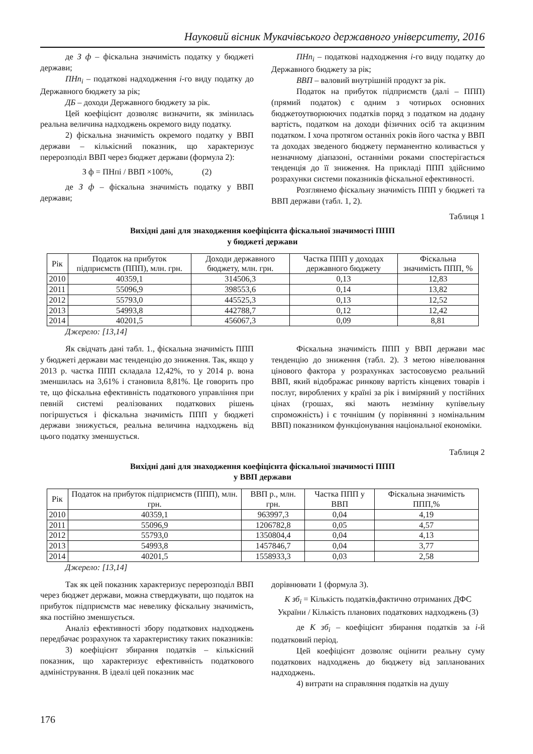Науковий вісник Мукачівського державного університету, 2016
де З ф – фіскальна значимість податку у бюджеті держави;
ПНп<sub>і</sub> – податкові надходження і-го виду податку до Державного бюджету за рік;
ДБ – доходи Державного бюджету за рік.
Цей коефіцієнт дозволяє визначити, як змінилась реальна величина надходжень окремого виду податку.
2) фіскальна значимість окремого податку у ВВП держави – кількісний показник, що характеризує перерозподіл ВВП через бюджет держави (формула 2):
З ф = ПНпі / ВВП ×100%, (2)
де З ф – фіскальна значимість податку у ВВП держави;
ПНп<sub>і</sub> – податкові надходження і-го виду податку до Державного бюджету за рік;
ВВП – валовий внутрішній продукт за рік.
Податок на прибуток підприємств (далі – ППП) (прямий податок) є одним з чотирьох основних бюджетоутворюючих податків поряд з податком на додану вартість, податком на доходи фізичних осіб та акцизним податком. І хоча протягом останніх років його частка у ВВП та доходах зведеного бюджету перманентно коливається у незначному діапазоні, останніми роками спостерігається тенденція до її зниження. На прикладі ППП здійснимо розрахунки системи показників фіскальної ефективності.
Розглянемо фіскальну значимість ППП у бюджеті та ВВП держави (табл. 1, 2).
Таблиця 1
Вихідні дані для знаходження коефіцієнта фіскальної значимості ППП
у бюджеті держави
| Рік | Податок на прибуток підприємств (ППП), млн. грн. | Доходи державного бюджету, млн. грн. | Частка ППП у доходах державного бюджету | Фіскальна значимість ППП, % |
| --- | --- | --- | --- | --- |
| 2010 | 40359,1 | 314506,3 | 0,13 | 12,83 |
| 2011 | 55096,9 | 398553,6 | 0,14 | 13,82 |
| 2012 | 55793,0 | 445525,3 | 0,13 | 12,52 |
| 2013 | 54993,8 | 442788,7 | 0,12 | 12,42 |
| 2014 | 40201,5 | 456067,3 | 0,09 | 8,81 |
Джерело: [13,14]
Як свідчать дані табл. 1., фіскальна значимість ППП у бюджеті держави має тенденцію до зниження. Так, якщо у 2013 р. частка ППП складала 12,42%, то у 2014 р. вона зменшилась на 3,61% і становила 8,81%. Це говорить про те, що фіскальна ефективність податкового управління при певній системі реалізованих податкових рішень погіршується і фіскальна значимість ППП у бюджеті держави знижується, реальна величина надходжень від цього податку зменшується.
Фіскальна значимість ППП у ВВП держави має тенденцію до зниження (табл. 2). З метою нівелювання цінового фактора у розрахунках застосовуємо реальний ВВП, який відображає ринкову вартість кінцевих товарів і послуг, вироблених у країні за рік і виміряний у постійних цінах (грошах, які мають незмінну купівельну спроможність) і є точнішим (у порівнянні з номінальним ВВП) показником функціонування національної економіки.
Таблиця 2
Вихідні дані для знаходження коефіцієнта фіскальної значимості ППП
у ВВП держави
| Рік | Податок на прибуток підприємств (ППП), млн. грн. | ВВП р., млн. грн. | Частка ППП у ВВП | Фіскальна значимість ППП,% |
| --- | --- | --- | --- | --- |
| 2010 | 40359,1 | 963997,3 | 0,04 | 4,19 |
| 2011 | 55096,9 | 1206782,8 | 0,05 | 4,57 |
| 2012 | 55793,0 | 1350804,4 | 0,04 | 4,13 |
| 2013 | 54993,8 | 1457846,7 | 0,04 | 3,77 |
| 2014 | 40201,5 | 1558933,3 | 0,03 | 2,58 |
Джерело: [13,14]
Так як цей показник характеризує перерозподіл ВВП через бюджет держави, можна стверджувати, що податок на прибуток підприємств має невелику фіскальну значимість, яка постійно зменшується.
Аналіз ефективності збору податкових надходжень передбачає розрахунок та характеристику таких показників:
3) коефіцієнт збирання податків – кількісний показник, що характеризує ефективність податкового адміністрування. В ідеалі цей показник має
дорівнювати 1 (формула 3).
К зб<sub>і</sub> = Кількість податків,фактично отриманих ДФС України / Кількість планових податкових надходжень (3)
де К зб<sub>і</sub> – коефіцієнт збирання податків за і-й податковий період.
Цей коефіцієнт дозволяє оцінити реальну суму податкових надходжень до бюджету від запланованих надходжень.
4) витрати на справляння податків на душу
176